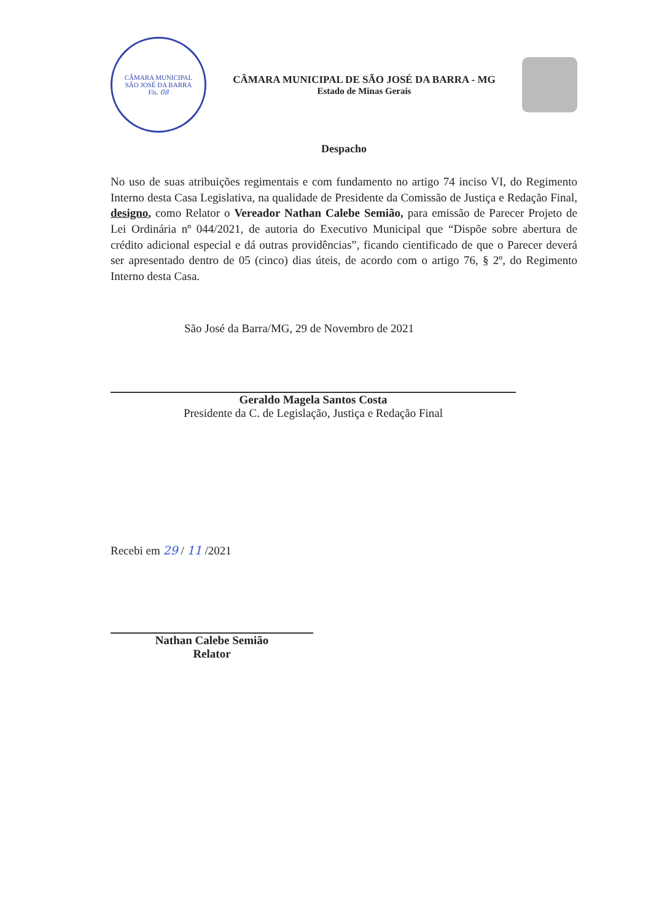CÂMARA MUNICIPAL
SÃO JOSÉ DA BARRA
Fls. 08
CÂMARA MUNICIPAL DE SÃO JOSÉ DA BARRA - MG
Estado de Minas Gerais
Despacho
No uso de suas atribuições regimentais e com fundamento no artigo 74 inciso VI, do Regimento Interno desta Casa Legislativa, na qualidade de Presidente da Comissão de Justiça e Redação Final, designo, como Relator o Vereador Nathan Calebe Semião, para emissão de Parecer Projeto de Lei Ordinária nº 044/2021, de autoria do Executivo Municipal que “Dispõe sobre abertura de crédito adicional especial e dá outras providências”, ficando cientificado de que o Parecer deverá ser apresentado dentro de 05 (cinco) dias úteis, de acordo com o artigo 76, § 2º, do Regimento Interno desta Casa.
São José da Barra/MG, 29 de Novembro de 2021
Geraldo Magela Santos Costa
Presidente da C. de Legislação, Justiça e Redação Final
Recebi em 29 / 11 /2021
Nathan Calebe Semião
Relator